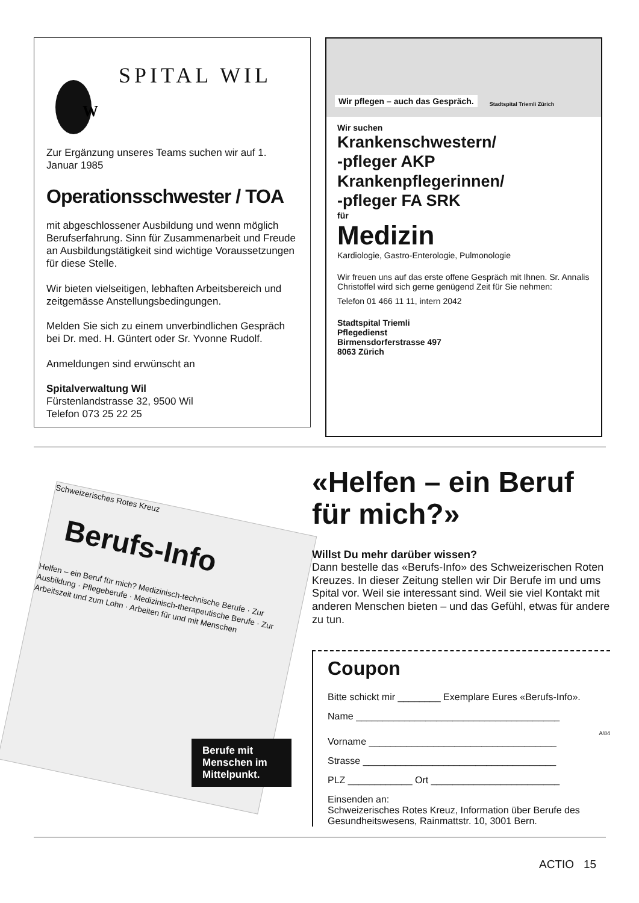W
SPITAL WIL
Zur Ergänzung unseres Teams suchen wir auf 1. Januar 1985
Operationsschwester / TOA
mit abgeschlossener Ausbildung und wenn möglich Berufserfahrung. Sinn für Zusammenarbeit und Freude an Ausbildungstätigkeit sind wichtige Voraussetzungen für diese Stelle.
Wir bieten vielseitigen, lebhaften Arbeitsbereich und zeitgemässe Anstellungsbedingungen.
Melden Sie sich zu einem unverbindlichen Gespräch bei Dr. med. H. Güntert oder Sr. Yvonne Rudolf.
Anmeldungen sind erwünscht an
Spitalverwaltung Wil
Fürstenlandstrasse 32, 9500 Wil
Telefon 073 25 22 25
Wir pflegen – auch das Gespräch. Stadtspital Triemli Zürich
Wir suchen
Krankenschwestern/
-pfleger AKP
Krankenpflegerinnen/
-pfleger FA SRK
für
Medizin
Kardiologie, Gastro-Enterologie, Pulmonologie
Wir freuen uns auf das erste offene Gespräch mit Ihnen. Sr. Annalis Christoffel wird sich gerne genügend Zeit für Sie nehmen:
Telefon 01 466 11 11, intern 2042
Stadtspital Triemli
Pflegedienst
Birmensdorferstrasse 497
8063 Zürich
Schweizerisches Rotes Kreuz
Berufs-Info
Helfen – ein Beruf für mich? Medizinisch-technische Berufe · Zur Ausbildung · Pflegeberufe · Medizinisch-therapeutische Berufe · Zur Arbeitszeit und zum Lohn · Arbeiten für und mit Menschen
Berufe mit Menschen im Mittelpunkt.
«Helfen – ein Beruf für mich?»
Willst Du mehr darüber wissen?
Dann bestelle das «Berufs-Info» des Schweizerischen Roten Kreuzes. In dieser Zeitung stellen wir Dir Berufe im und ums Spital vor. Weil sie interessant sind. Weil sie viel Kontakt mit anderen Menschen bieten – und das Gefühl, etwas für andere zu tun.
Coupon
Bitte schickt mir ________ Exemplare Eures «Berufs-Info».
Name ______________________________________
A/84
Vorname ___________________________________
Strasse ____________________________________
PLZ ____________ Ort ________________________
Einsenden an:
Schweizerisches Rotes Kreuz, Information über Berufe des Gesundheitswesens, Rainmattstr. 10, 3001 Bern.
ACTIO 15